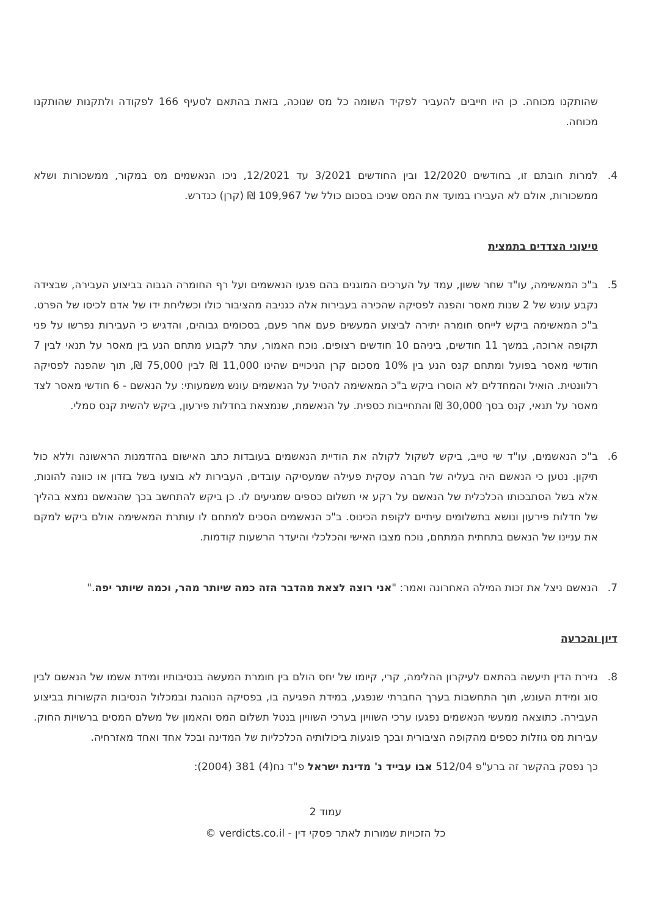שהותקנו מכוחה. כן היו חייבים להעביר לפקיד השומה כל מס שנוכה, בזאת בהתאם לסעיף 166 לפקודה ולתקנות שהותקנו מכוחה.
4. למרות חובתם זו, בחודשים 12/2020 ובין החודשים 3/2021 עד 12/2021, ניכו הנאשמים מס במקור, ממשכורות ושלא ממשכורות, אולם לא העבירו במועד את המס שניכו בסכום כולל של 109,967 ₪ (קרן) כנדרש.
טיעוני הצדדים בתמצית
5. ב"כ המאשימה, עו"ד שחר ששון, עמד על הערכים המוגנים בהם פגעו הנאשמים ועל רף החומרה הגבוה בביצוע העבירה, שבצידה נקבע עונש של 2 שנות מאסר והפנה לפסיקה שהכירה בעבירות אלה כגניבה מהציבור כולו וכשליחת ידו של אדם לכיסו של הפרט. ב"כ המאשימה ביקש לייחס חומרה יתירה לביצוע המעשים פעם אחר פעם, בסכומים גבוהים, והדגיש כי העבירות נפרשו על פני תקופה ארוכה, במשך 11 חודשים, ביניהם 10 חודשים רצופים. נוכח האמור, עתר לקבוע מתחם הנע בין מאסר על תנאי לבין 7 חודשי מאסר בפועל ומתחם קנס הנע בין 10% מסכום קרן הניכויים שהינו 11,000 ₪ לבין 75,000 ₪, תוך שהפנה לפסיקה רלוונטית. הואיל והמחדלים לא הוסרו ביקש ב"כ המאשימה להטיל על הנאשמים עונש משמעותי: על הנאשם - 6 חודשי מאסר לצד מאסר על תנאי, קנס בסך 30,000 ₪ והתחייבות כספית. על הנאשמת, שנמצאת בחדלות פירעון, ביקש להשית קנס סמלי.
6. ב"כ הנאשמים, עו"ד שי טייב, ביקש לשקול לקולה את הודיית הנאשמים בעובדות כתב האישום בהזדמנות הראשונה וללא כול תיקון. נטען כי הנאשם היה בעליה של חברה עסקית פעילה שמעסיקה עובדים, העבירות לא בוצעו בשל בזדון או כוונה להונות, אלא בשל הסתבכותו הכלכלית של הנאשם על רקע אי תשלום כספים שמגיעים לו. כן ביקש להתחשב בכך שהנאשם נמצא בהליך של חדלות פירעון ונושא בתשלומים עיתיים לקופת הכינוס. ב"כ הנאשמים הסכים למתחם לו עותרת המאשימה אולם ביקש למקם את עניינו של הנאשם בתחתית המתחם, נוכח מצבו האישי והכלכלי והיעדר הרשעות קודמות.
7. הנאשם ניצל את זכות המילה האחרונה ואמר: "אני רוצה לצאת מהדבר הזה כמה שיותר מהר, וכמה שיותר יפה."
דיון והכרעה
8. גזירת הדין תיעשה בהתאם לעיקרון ההלימה, קרי, קיומו של יחס הולם בין חומרת המעשה בנסיבותיו ומידת אשמו של הנאשם לבין סוג ומידת העונש, תוך התחשבות בערך החברתי שנפגע, במידת הפגיעה בו, בפסיקה הנוהגת ובמכלול הנסיבות הקשורות בביצוע העבירה. כתוצאה ממעשי הנאשמים נפגעו ערכי השוויון בערכי השוויון בנטל תשלום המס והאמון של משלם המסים ברשויות החוק. עבירות מס גוזלות כספים מהקופה הציבורית ובכך פוגעות ביכולותיה הכלכליות של המדינה ובכל אחד ואחד מאזרחיה.
כך נפסק בהקשר זה ברע"פ 512/04 אבו עבייד נ' מדינת ישראל פ"ד נח(4) 381 (2004):
עמוד 2
כל הזכויות שמורות לאתר פסקי דין - verdicts.co.il ©